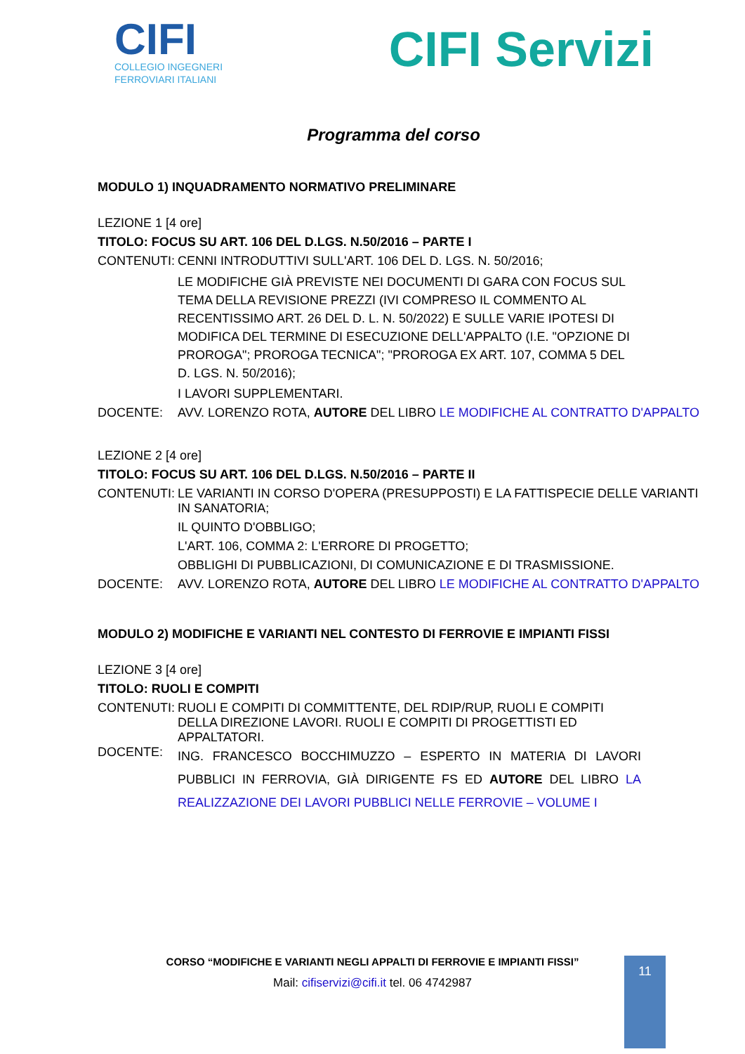CIFI
COLLEGIO INGEGNERI
FERROVIARI ITALIANI
CIFI Servizi
Programma del corso
MODULO 1) INQUADRAMENTO NORMATIVO PRELIMINARE
LEZIONE 1 [4 ore]
TITOLO: FOCUS SU ART. 106 DEL D.LGS. N.50/2016 – PARTE I
CONTENUTI: CENNI INTRODUTTIVI SULL'ART. 106 DEL D. LGS. N. 50/2016;
LE MODIFICHE GIÀ PREVISTE NEI DOCUMENTI DI GARA CON FOCUS SUL TEMA DELLA REVISIONE PREZZI (IVI COMPRESO IL COMMENTO AL RECENTISSIMO ART. 26 DEL D. L. N. 50/2022) E SULLE VARIE IPOTESI DI MODIFICA DEL TERMINE DI ESECUZIONE DELL'APPALTO (I.E. "OPZIONE DI PROROGA"; PROROGA TECNICA"; "PROROGA EX ART. 107, COMMA 5 DEL D. LGS. N. 50/2016);
I LAVORI SUPPLEMENTARI.
DOCENTE: AVV. LORENZO ROTA, AUTORE DEL LIBRO LE MODIFICHE AL CONTRATTO D'APPALTO
LEZIONE 2 [4 ore]
TITOLO: FOCUS SU ART. 106 DEL D.LGS. N.50/2016 – PARTE II
CONTENUTI: LE VARIANTI IN CORSO D'OPERA (PRESUPPOSTI) E LA FATTISPECIE DELLE VARIANTI IN SANATORIA;
IL QUINTO D'OBBLIGO;
L'ART. 106, COMMA 2: L'ERRORE DI PROGETTO;
OBBLIGHI DI PUBBLICAZIONI, DI COMUNICAZIONE E DI TRASMISSIONE.
DOCENTE: AVV. LORENZO ROTA, AUTORE DEL LIBRO LE MODIFICHE AL CONTRATTO D'APPALTO
MODULO 2) MODIFICHE E VARIANTI NEL CONTESTO DI FERROVIE E IMPIANTI FISSI
LEZIONE 3 [4 ore]
TITOLO: RUOLI E COMPITI
CONTENUTI: RUOLI E COMPITI DI COMMITTENTE, DEL RDIP/RUP, RUOLI E COMPITI DELLA DIREZIONE LAVORI. RUOLI E COMPITI DI PROGETTISTI ED APPALTATORI.
DOCENTE: ING. FRANCESCO BOCCHIMUZZO – ESPERTO IN MATERIA DI LAVORI PUBBLICI IN FERROVIA, GIÀ DIRIGENTE FS ED AUTORE DEL LIBRO LA REALIZZAZIONE DEI LAVORI PUBBLICI NELLE FERROVIE – VOLUME I
CORSO “MODIFICHE E VARIANTI NEGLI APPALTI DI FERROVIE E IMPIANTI FISSI”
Mail: cifiservizi@cifi.it tel. 06 4742987
11